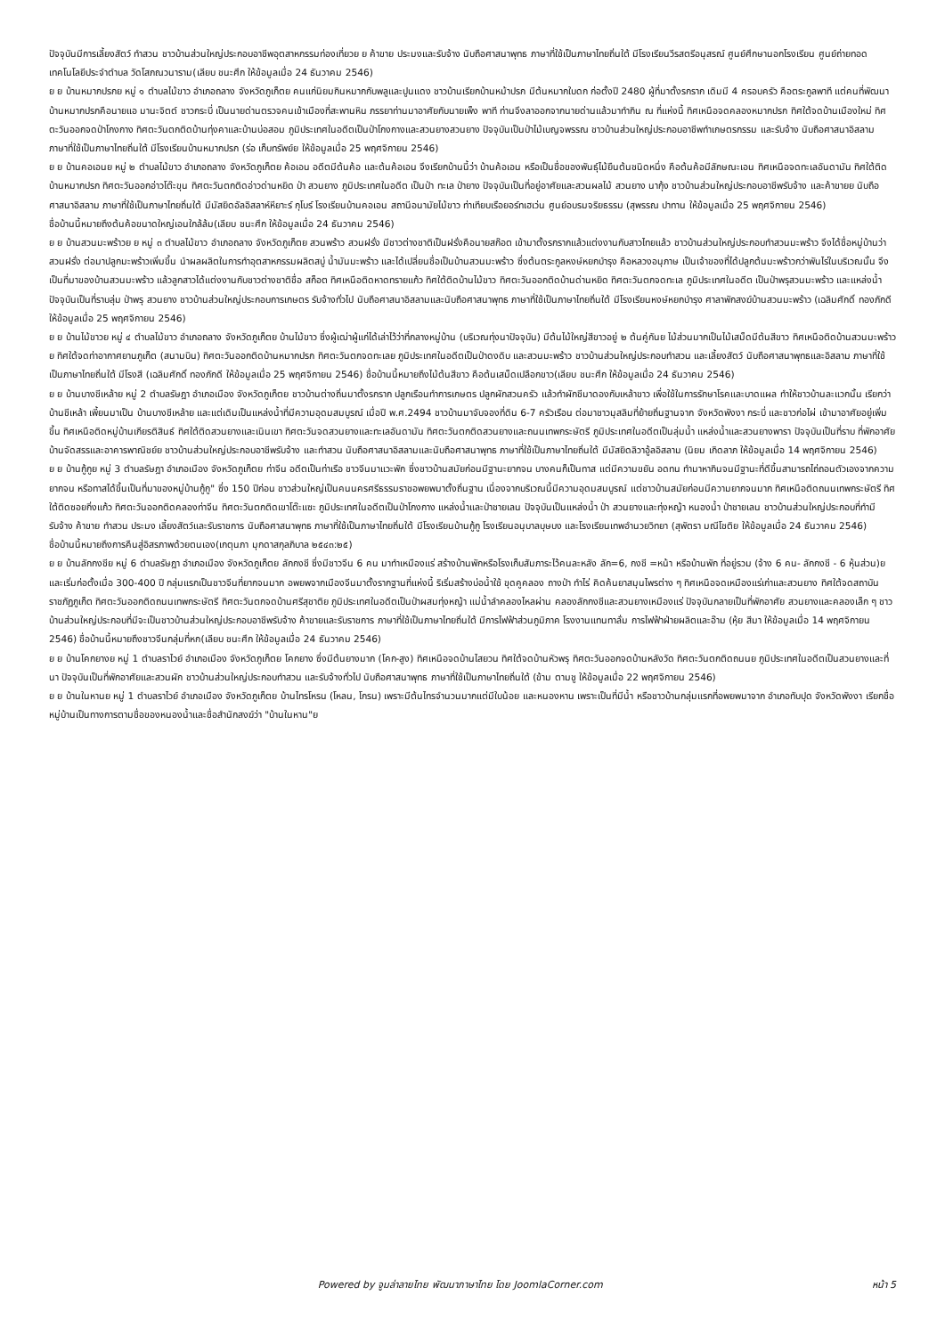ปัจจุบันมีการเลี้ยงสัตว์ ทำสวน ชาวบ้านส่วนใหญ่ประกอบอาชีพอุตสาหกรรมท่องเที่ยวย ย ค้าขาย ประมงและรับจ้าง นับถือศาสนาพุทธ ภาษาที่ใช้เป็นภาษาไทยถิ่นใต้ มีโรงเรียนวีรสตรีอนุสรณ์ ศูนย์ศึกษานอกโรงเรียน ศูนย์ถ่ายทอดเทคโนโลยีประจำตำบล วัดโสภณวนาราม(เลียบ ชนะศึก ให้ข้อมูลเมื่อ 24 ธันวาคม 2546)
ย ย บ้านหมากปรกย หมู่ ๑ ตำบลไม้ขาว อำเภอถลาง จังหวัดภูเก็ตย คนแก่นิยมกินหมากกับพลูและปูนแดง ชาวบ้านเรียกบ้านหม้าปรก มีต้นหมากใบดก ก่อตั้งปี 2480 ผู้ที่มาตั้งรกราก เดิมมี 4 ครอบครัว คือตระกูลพาที แต่คนที่พัฒนาบ้านหมากปรกคือนายแอ มานะจิตต์ ชาวกระบี่ เป็นนายด่านตรวจคนเข้าเมืองที่สะพานหิน ภรรยาท่านมาอาศัยกับนายเพ็ง พาที ท่านจึงลาออกจากนายด่านแล้วมาทำกิน ณ ที่แห่งนี้ ทิศเหนือจดคลองหมากปรก ทิศใต้จดบ้านเมืองใหม่ ทิศตะวันออกจดป่าโกงกาง ทิศตะวันตกติดบ้านทุ่งคาและบ้านบ่อสอม ภูมิประเทศในอดีตเป็นป่าโกงกางและสวนยางสวนยาง ปัจจุบันเป็นป่าไม้เบญจพรรณ ชาวบ้านส่วนใหญ่ประกอบอาชีพทำเกษตรกรรม และรับจ้าง นับถือศาสนาอิสลาม ภาษาที่ใช้เป็นภาษาไทยถิ่นใต้ มีโรงเรียนบ้านหมากปรก (ร่อ เก็บทรัพย์ย ให้ข้อมูลเมื่อ 25 พฤศจิกายน 2546)
ย ย บ้านคอเอนย หมู่ ๒ ตำบลไม้ขาว อำเภอถลาง จังหวัดภูเก็ตย ค้อเอน อดีตมีต้นค้อ และต้นค้อเอน จึงเรียกบ้านนี้ว่า บ้านค้อเอน หรือเป็นชื่อของพันธุ์ไม้ยืนต้นชนิดหนึ่ง คือต้นค้อมีลักษณะเอน ทิศเหนือจดทะเลอันดามัน ทิศใต้ติดบ้านหมากปรก ทิศตะวันออกอ่าวโต๊ะขุน ทิศตะวันตกติดอ่าวด่านหยิด ป่า สวนยาง ภูมิประเทศในอดีต เป็นป่า ทะเล ป่ายาง ปัจจุบันเป็นที่อยู่อาศัยและสวนผลไม้ สวนยาง นากุ้ง ชาวบ้านส่วนใหญ่ประกอบอาชีพรับจ้าง และค้าขายย นับถือศาสนาอิสลาม ภาษาที่ใช้เป็นภาษาไทยถิ่นใต้ มีมัสยิดอัลอิสลาห์หียาะร์ กุโบร์ โรงเรียนบ้านคอเอน สถานีอนามัยไม้ขาว ท่าเทียบเรือยอร์ทเฮเว่น ศูนย์อบรมจริยธรรม (สุพรรณ ปาทาน ให้ข้อมูลเมื่อ 25 พฤศจิกายน 2546)
ชื่อบ้านนี้หมายถึงต้นค้อขนาดใหญ่เอนใกล้ล้ม(เลียบ ชนะศึก ให้ข้อมูลเมื่อ 24 ธันวาคม 2546)
ย ย บ้านสวนมะพร้าวย ย หมู่ ๓ ตำบลไม้ขาว อำเภอถลาง จังหวัดภูเก็ตย สวนพร้าว สวนฝรั่ง มีชาวต่างชาติเป็นฝรั่งคือนายสก๊อต เข้ามาตั้งรกรากแล้วแต่งงานกับสาวไทยแล้ว ชาวบ้านส่วนใหญ่ประกอบทำสวนมะพร้าว จึงได้ชื่อหมู่บ้านว่าสวนฝรั่ง ต่อมาปลูกมะพร้าวเพิ่มขึ้น นำผลผลิตในการทำอุตสาหกรรมผลิตสบู่ น้ำมันมะพร้าว และได้เปลี่ยนชื่อเป็นบ้านสวนมะพร้าว ซึ่งต้นตระกูลหงษ์หยกบำรุง คือหลวงอนุภาษ เป็นเจ้าของที่ได้ปลูกต้นมะพร้าวกว่าพันไร่ในบริเวณนั้น จึงเป็นที่มาของบ้านสวนมะพร้าว แล้วลูกสาวได้แต่งงานกับชาวต่างชาติชื่อ สก็อต ทิศเหนือติดหาดทรายแก้ว ทิศใต้ติดบ้านไม้ขาว ทิศตะวันออกติดบ้านด่านหยิด ทิศตะวันตกจดทะเล ภูมิประเทศในอดีต เป็นป่าพรุสวนมะพร้าว และแหล่งน้ำ ปัจจุบันเป็นที่ราบลุ่ม ป่าพรุ สวนยาง ชาวบ้านส่วนใหญ่ประกอบการเกษตร รับจ้างทั่วไป นับถือศาสนาอิสลามและนับถือศาสนาพุทธ ภาษาที่ใช้เป็นภาษาไทยถิ่นใต้ มีโรงเรียนหงษ์หยกบำรุง ศาลาพักสงฆ์บ้านสวนมะพร้าว (เฉลิมศักดิ์ ทองภักดี ให้ข้อมูลเมื่อ 25 พฤศจิกายน 2546)
ย ย บ้านไม้ขาวย หมู่ ๔ ตำบลไม้ขาว อำเภอถลาง จังหวัดภูเก็ตย บ้านไม้ขาว ซึ่งผู้เฒ่าผู้แก่ได้เล่าไว้ว่าที่กลางหมู่บ้าน (บริเวณทุ่งนาปัจจุบัน) มีต้นไม้ใหญ่สีขาวอยู่ ๒ ต้นคู่กันย ไม้ส่วนมากเป็นไม้เสม็ดมีต้นสีขาว ทิศเหนือติดบ้านสวนมะพร้าวย ทิศใต้จดท่าอากาศยานภูเก็ต (สนามบิน) ทิศตะวันออกติดบ้านหมากปรก ทิศตะวันตกจดทะเลย ภูมิประเทศในอดีตเป็นป่าดงดิบ และสวนมะพร้าว ชาวบ้านส่วนใหญ่ประกอบทำสวน และเลี้ยงสัตว์ นับถือศาสนาพุทธและอิสลาม ภาษาที่ใช้เป็นภาษาไทยถิ่นใต้ มีโรงสี (เฉลิมศักดิ์ ทองภักดี ให้ข้อมูลเมื่อ 25 พฤศจิกายน 2546) ชื่อบ้านนี้หมายถึงไม้ต้นสีขาว คือต้นเสม็ดเปลือกขาว(เลียบ ชนะศึก ให้ข้อมูลเมื่อ 24 ธันวาคม 2546)
ย ย บ้านบางชีเหล้าย หมู่ 2 ตำบลรัษฎา อำเภอเมือง จังหวัดภูเก็ตย ชาวบ้านต่างถิ่นมาตั้งรกราก ปลูกเรือนทำการเกษตร ปลูกผักสวนครัว แล้วทำผักชีมาดองกับเหล้าขาว เพื่อใช้ในการรักษาโรคและบาดแผล ทำให้ชาวบ้านละแวกนั้น เรียกว่า บ้านชีเหล้า เพี้ยนมาเป็น บ้านบางชีเหล้าย และแต่เดิมเป็นแหล่งน้ำที่มีความอุดมสมบูรณ์ เมื่อปี พ.ศ.2494 ชาวบ้านมาจับจองที่ดิน 6-7 ครัวเรือน ต่อมาชาวมุสลิมที่ย้ายถิ่นฐานจาก จังหวัดพังงา กระบี่ และชาวก่อไผ่ เข้ามาอาศัยอยู่เพิ่มขึ้น ทิศเหนือติดหมู่บ้านเกียรติสินธ์ ทิศใต้ติดสวนยางและเนินเขา ทิศตะวันจดสวนยางและทะเลอันดามัน ทิศตะวันตกติดสวนยางและถนนเทพกระษัตรี ภูมิประเทศในอดีตเป็นลุ่มน้ำ แหล่งน้ำและสวนยางพารา ปัจจุบันเป็นที่ราบ ที่พักอาศัย บ้านจัดสรรและอาคารพาณิชย์ย ชาวบ้านส่วนใหญ่ประกอบอาชีพรับจ้าง และทำสวน นับถือศาสนาอิสลามและนับถือศาสนาพุทธ ภาษาที่ใช้เป็นภาษาไทยถิ่นใต้ มีมัสยิดลิวาอู้ลอิสลาม (นิยม เกิดลาภ ให้ข้อมูลเมื่อ 14 พฤศจิกายน 2546)
ย ย บ้านกู้กูย หมู่ 3 ตำบลรัษฎา อำเภอเมือง จังหวัดภูเก็ตย ท่าจีน อดีตเป็นท่าเรือ ชาวจีนมาแวะพัก ซึ่งชาวบ้านสมัยก่อนมีฐานะยากจน บางคนก็เป็นทาส แต่มีความขยัน อดทน ทำมาหากินจนมีฐานะที่ดีขึ้นสามารถไถ่ถอนตัวเองจากความยากจน หรือทาสได้ขึ้นเป็นที่มาของหมู่บ้านกู้กู" ซึ่ง 150 ปีก่อน ชาวส่วนใหญ่เป็นคนนครศรีธรรมราชอพยพมาตั้งถิ่นฐาน เนื่องจากบริเวณนี้มีความอุดมสมบูรณ์ แต่ชาวบ้านสมัยก่อนมีความยากจนมาก ทิศเหนือติดถนนเทพกระษัตรี ทิศใต้ติดซอยกิ่งแก้ว ทิศตะวันออกติดคลองท่าจีน ทิศตะวันตกติดเขาโต๊ะแซะ ภูมิประเทศในอดีตเป็นป่าโกงกาง แหล่งน้ำและป่าชายเลน ปัจจุบันเป็นแหล่งน้ำ ป่า สวนยางและทุ่งหญ้า หนองน้ำ ป่าชายเลน ชาวบ้านส่วนใหญ่ประกอบที่ทำมี รับจ้าง ค้าขาย ทำสวน ประมง เลี้ยงสัตว์และรับราชการ นับถือศาสนาพุทธ ภาษาที่ใช้เป็นภาษาไทยถิ่นใต้ มีโรงเรียนบ้านกู้กู โรงเรียนอนุบาลบุษบง และโรงเรียนเทพอำนวยวิทยา (สุพัตรา มณีโชติย ให้ข้อมูลเมื่อ 24 ธันวาคม 2546)
ชื่อบ้านนี้หมายถึงการคืนสู่อิสรภาพด้วยตนเอง(เกตุนภา มุกดาสกุลภิบาล ๒๕๔๓:๒๕)
ย ย บ้านลักกงชีย หมู่ 6 ตำบลรัษฎา อำเภอเมือง จังหวัดภูเก็ตย ลักกงชี ซึ่งมีชาวจีน 6 คน มาทำเหมืองแร่ สร้างบ้านพักหรือโรงเก็บสัมภาระไว้คนละหลัง ลัก=6, กงชี =หน้า หรือบ้านพัก ที่อยู่รวม (จ้าง 6 คน- ลักกงชี - 6 หุ้นส่วน)ย และเริ่มก่อตั้งเมื่อ 300-400 ปี กลุ่มแรกเป็นชาวจีนที่ยากจนมาก อพยพจากเมืองจีนมาตั้งรากฐานที่แห่งนี้ ริเริ่มสร้างบ่อน้ำใช้ ขุดคูคลอง ถางป่า ทำไร่ คิดค้นยาสมุนไพรต่าง ๆ ทิศเหนือจดเหมืองแร่เก่าและสวนยาง ทิศใต้จดสถาบันราชภัฏภูเก็ต ทิศตะวันออกติดถนนเทพกระษัตรี ทิศตะวันตกจดบ้านศรีสุชาติย ภูมิประเทศในอดีตเป็นป่าผสมทุ่งหญ้า แม่น้ำลำคลองไหลผ่าน คลองลักกงชีและสวนยางเหมืองแร่ ปัจจุบันกลายเป็นที่พักอาศัย สวนยางและคลองเล็ก ๆ ชาวบ้านส่วนใหญ่ประกอบที่มีจะเป็นชาวบ้านส่วนใหญ่ประกอบอาชีพรับจ้าง ค้าขายและรับราชการ ภาษาที่ใช้เป็นภาษาไทยถิ่นใต้ มีการไฟฟ้าส่วนภูมิภาค โรงงานแทนทาลั่ม การไฟฟ้าฝ่ายผลิตและอ๊าม (หุ้ย สีมา ให้ข้อมูลเมื่อ 14 พฤศจิกายน 2546) ชื่อบ้านนี้หมายถึงชาวจีนกลุ่มที่หก(เลียบ ชนะศึก ให้ข้อมูลเมื่อ 24 ธันวาคม 2546)
ย ย บ้านโคกยางย หมู่ 1 ตำบลราไวย์ อำเภอเมือง จังหวัดภูเก็ตย โคกยาง ซึ่งมีต้นยางมาก (โคก-สูง) ทิศเหนือจดบ้านไสยวน ทิศใต้จดบ้านหัวพรุ ทิศตะวันออกจดบ้านหลังวัด ทิศตะวันตกติดถนนย ภูมิประเทศในอดีตเป็นสวนยางและที่นา ปัจจุบันเป็นที่พักอาศัยและสวนผัก ชาวบ้านส่วนใหญ่ประกอบทำสวน และรับจ้างทั่วไป นับถือศาสนาพุทธ ภาษาที่ใช้เป็นภาษาไทยถิ่นใต้ (ข้าม ตามชู ให้ข้อมูลเมื่อ 22 พฤศจิกายน 2546)
ย ย บ้านในหานย หมู่ 1 ตำบลราไวย์ อำเภอเมือง จังหวัดภูเก็ตย บ้านไทรโหรน (โหลน, โกรน) เพราะมีต้นไทรจำนวนมากแต่มีใบน้อย และหนองหาน เพราะเป็นที่มีน้ำ หรือชาวบ้านกลุ่มแรกที่อพยพมาจาก อำเภอทับปุด จังหวัดพังงา เรียกชื่อหมู่บ้านเป็นทางการตามชื่อของหนองน้ำและชื่อสำนักสงฆ์ว่า "บ้านในหาน"ย
Powered by จูมล่าลายไทย พัฒนาภาษาไทย โดย JoomlaCorner.com หน้า 5